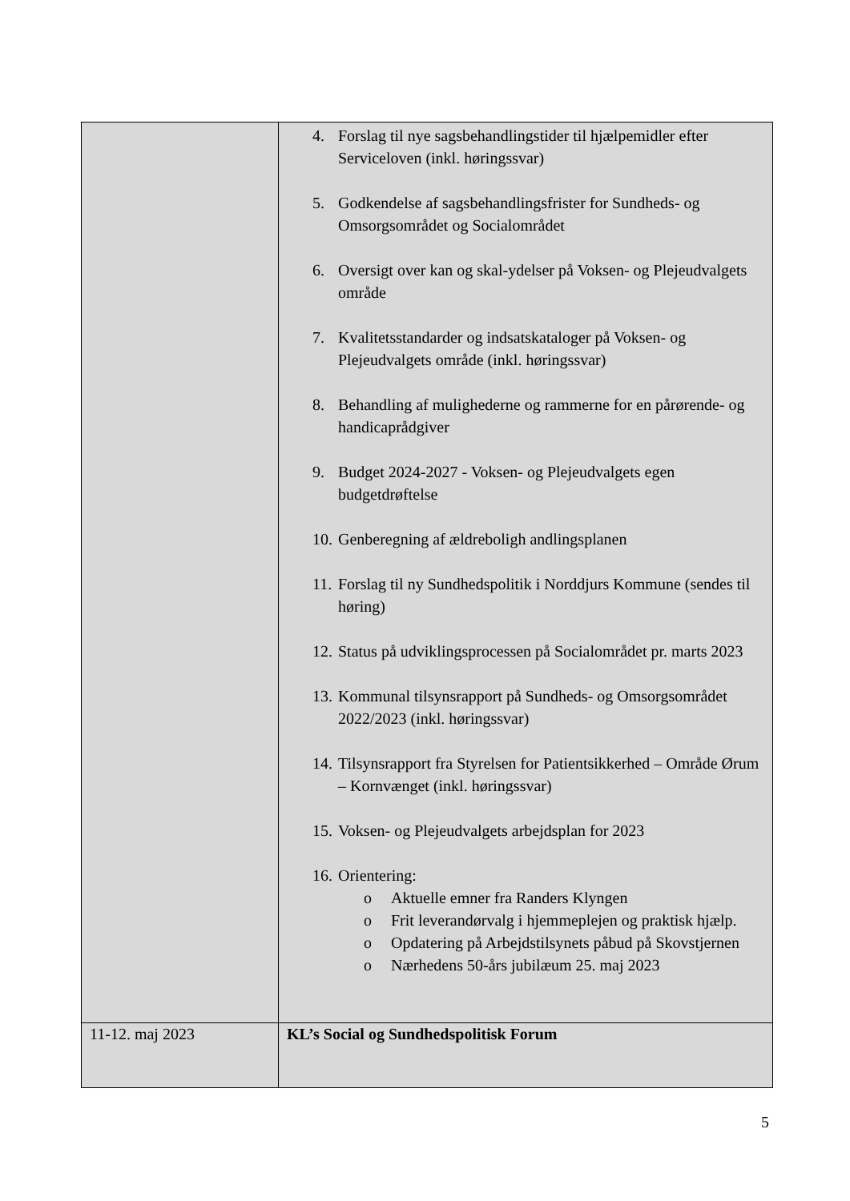| | 4. Forslag til nye sagsbehandlingstider til hjælpemidler efter Serviceloven (inkl. høringssvar) 5. Godkendelse af sagsbehandlingsfrister for Sundheds- og Omsorgsområdet og Socialområdet 6. Oversigt over kan og skal-ydelser på Voksen- og Plejeudvalgets område 7. Kvalitetsstandarder og indsatskataloger på Voksen- og Plejeudvalgets område (inkl. høringssvar) 8. Behandling af mulighederne og rammerne for en pårørende- og handicaprådgiver 9. Budget 2024-2027 - Voksen- og Plejeudvalgets egen budgetdrøftelse 10. Genberegning af ældreboligh andlingsplanen 11. Forslag til ny Sundhedspolitik i Norddjurs Kommune (sendes til høring) 12. Status på udviklingsprocessen på Socialområdet pr. marts 2023 13. Kommunal tilsynsrapport på Sundheds- og Omsorgsområdet 2022/2023 (inkl. høringssvar) 14. Tilsynsrapport fra Styrelsen for Patientsikkerhed – Område Ørum – Kornvænget (inkl. høringssvar) 15. Voksen- og Plejeudvalgets arbejdsplan for 2023 16. Orientering: o Aktuelle emner fra Randers Klyngen o Frit leverandørvalg i hjemmeplejen og praktisk hjælp. o Opdatering på Arbejdstilsynets påbud på Skovstjernen o Nærhedens 50-års jubilæum 25. maj 2023 |
| 11-12. maj 2023 | KL’s Social og Sundhedspolitisk Forum |
5